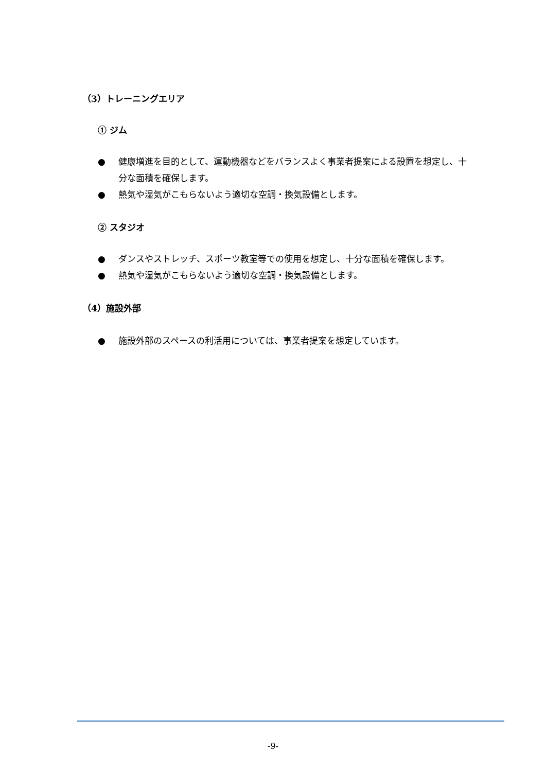（3）トレーニングエリア
① ジム
● 健康増進を目的として、運動機器などをバランスよく事業者提案による設置を想定し、十分な面積を確保します。
● 熱気や湿気がこもらないよう適切な空調・換気設備とします。
② スタジオ
● ダンスやストレッチ、スポーツ教室等での使用を想定し、十分な面積を確保します。
● 熱気や湿気がこもらないよう適切な空調・換気設備とします。
（4）施設外部
● 施設外部のスペースの利活用については、事業者提案を想定しています。
-9-